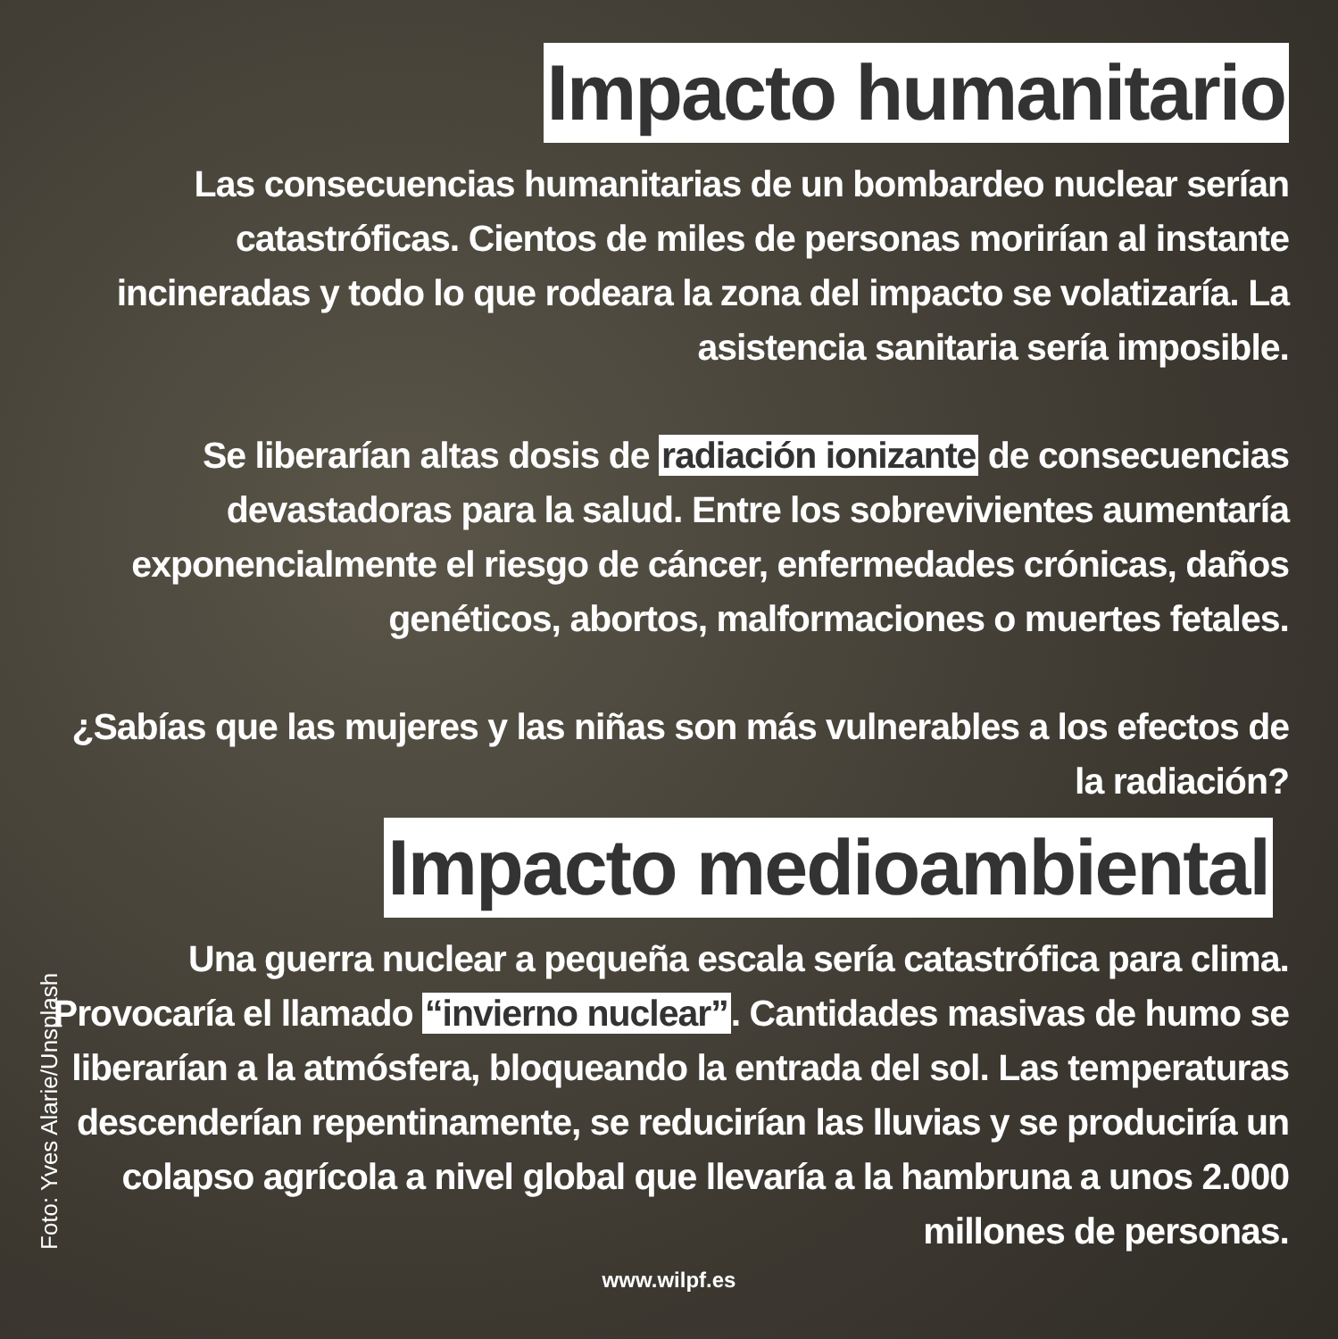Impacto humanitario
Las consecuencias humanitarias de un bombardeo nuclear serían catastróficas. Cientos de miles de personas morirían al instante incineradas y todo lo que rodeara la zona del impacto se volatizaría. La asistencia sanitaria sería imposible.
Se liberarían altas dosis de radiación ionizante de consecuencias devastadoras para la salud. Entre los sobrevivientes aumentaría exponencialmente el riesgo de cáncer, enfermedades crónicas, daños genéticos, abortos, malformaciones o muertes fetales.
¿Sabías que las mujeres y las niñas son más vulnerables a los efectos de la radiación?
Impacto medioambiental
Una guerra nuclear a pequeña escala sería catastrófica para clima. Provocaría el llamado “invierno nuclear”. Cantidades masivas de humo se liberarían a la atmósfera, bloqueando la entrada del sol. Las temperaturas descenderían repentinamente, se reducirían las lluvias y se produciría un colapso agrícola a nivel global que llevaría a la hambruna a unos 2.000 millones de personas.
www.wilpf.es
Foto: Yves Alarie/Unsplash